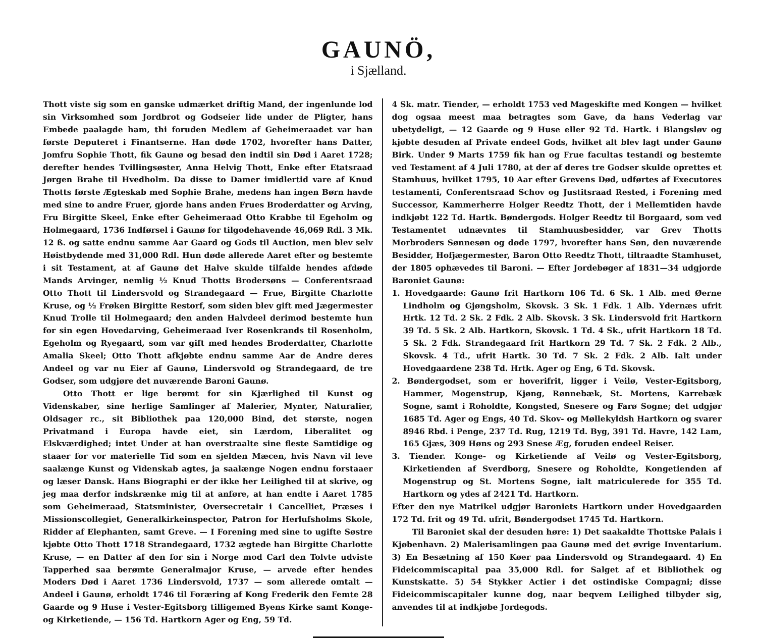GAUNÖ,
i Sjælland.
Thott viste sig som en ganske udmærket driftig Mand, der ingenlunde lod sin Virksomhed som Jordbrot og Godseier lide under de Pligter, hans Embede paalagde ham, thi foruden Medlem af Geheimeraadet var han første Deputeret i Finantserne. Han døde 1702, hvorefter hans Datter, Jomfru Sophie Thott, fik Gaunø og besad den indtil sin Død i Aaret 1728; derefter hendes Tvillingsøster, Anna Helvig Thott, Enke efter Etatsraad Jørgen Brahe til Hvedholm. Da disse to Damer imidlertid vare af Knud Thotts første Ægteskab med Sophie Brahe, medens han ingen Børn havde med sine to andre Fruer, gjorde hans anden Frues Broderdatter og Arving, Fru Birgitte Skeel, Enke efter Geheimeraad Otto Krabbe til Egeholm og Holmegaard, 1736 Indførsel i Gaunø for tilgodehavende 46,069 Rdl. 3 Mk. 12 ß. og satte endnu samme Aar Gaard og Gods til Auction, men blev selv Høistbydende med 31,000 Rdl. Hun døde allerede Aaret efter og bestemte i sit Testament, at af Gaunø det Halve skulde tilfalde hendes afdøde Mands Arvinger, nemlig ½ Knud Thotts Brodersøns — Conferentsraad Otto Thott til Lindersvold og Strandegaard — Frue, Birgitte Charlotte Kruse, og ½ Frøken Birgitte Restorf, som siden blev gift med Jægermester Knud Trolle til Holmegaard; den anden Halvdeel derimod bestemte hun for sin egen Hovedarving, Geheimeraad Iver Rosenkrands til Rosenholm, Egeholm og Ryegaard, som var gift med hendes Broderdatter, Charlotte Amalia Skeel; Otto Thott afkjøbte endnu samme Aar de Andre deres Andeel og var nu Eier af Gaunø, Lindersvold og Strandegaard, de tre Godser, som udgjøre det nuværende Baroni Gaunø.
Otto Thott er lige berømt for sin Kjærlighed til Kunst og Videnskaber, sine herlige Samlinger af Malerier, Mynter, Naturalier, Oldsager rc., sit Bibliothek paa 120,000 Bind, det største, nogen Privatmand i Europa havde eiet, sin Lærdom, Liberalitet og Elskværdighed; intet Under at han overstraalte sine fleste Samtidige og staaer for vor materielle Tid som en sjelden Mæcen, hvis Navn vil leve saalænge Kunst og Videnskab agtes, ja saalænge Nogen endnu forstaaer og læser Dansk. Hans Biographi er der ikke her Leilighed til at skrive, og jeg maa derfor indskrænke mig til at anføre, at han endte i Aaret 1785 som Geheimeraad, Statsminister, Oversecretair i Cancelliet, Præses i Missionscollegiet, Generalkirkeinspector, Patron for Herlufsholms Skole, Ridder af Elephanten, samt Greve. — I Forening med sine to ugifte Søstre kjøbte Otto Thott 1718 Strandegaard, 1732 ægtede han Birgitte Charlotte Kruse, — en Datter af den for sin i Norge mod Carl den Tolvte udviste Tapperhed saa berømte Generalmajor Kruse, — arvede efter hendes Moders Død i Aaret 1736 Lindersvold, 1737 — som allerede omtalt — Andeel i Gaunø, erholdt 1746 til Foræring af Kong Frederik den Femte 28 Gaarde og 9 Huse i Vester-Egitsborg tilligemed Byens Kirke samt Konge- og Kirketiende, — 156 Td. Hartkorn Ager og Eng, 59 Td.
4 Sk. matr. Tiender, — erholdt 1753 ved Mageskifte med Kongen — hvilket dog ogsaa meest maa betragtes som Gave, da hans Vederlag var ubetydeligt, — 12 Gaarde og 9 Huse eller 92 Td. Hartk. i Blangsløv og kjøbte desuden af Private endeel Gods, hvilket alt blev lagt under Gaunø Birk. Under 9 Marts 1759 fik han og Frue facultas testandi og bestemte ved Testament af 4 Juli 1780, at der af deres tre Godser skulde oprettes et Stamhuus, hvilket 1795, 10 Aar efter Grevens Død, udførtes af Executores testamenti, Conferentsraad Schov og Justitsraad Rested, i Forening med Successor, Kammerherre Holger Reedtz Thott, der i Mellemtiden havde indkjøbt 122 Td. Hartk. Bøndergods. Holger Reedtz til Borgaard, som ved Testamentet udnævntes til Stamhuusbesidder, var Grev Thotts Morbroders Sønnesøn og døde 1797, hvorefter hans Søn, den nuværende Besidder, Hofjægermester, Baron Otto Reedtz Thott, tiltraadte Stamhuset, der 1805 ophævedes til Baroni. — Efter Jordebøger af 1831—34 udgjorde Baroniet Gaunø:
1. Hovedgaarde: Gaunø frit Hartkorn 106 Td. 6 Sk. 1 Alb. med Øerne Lindholm og Gjøngsholm, Skovsk. 3 Sk. 1 Fdk. 1 Alb. Ydernæs ufrit Hrtk. 12 Td. 2 Sk. 2 Fdk. 2 Alb. Skovsk. 3 Sk. Lindersvold frit Hartkorn 39 Td. 5 Sk. 2 Alb. Hartkorn, Skovsk. 1 Td. 4 Sk., ufrit Hartkorn 18 Td. 5 Sk. 2 Fdk. Strandegaard frit Hartkorn 29 Td. 7 Sk. 2 Fdk. 2 Alb., Skovsk. 4 Td., ufrit Hartk. 30 Td. 7 Sk. 2 Fdk. 2 Alb. Ialt under Hovedgaardene 238 Td. Hrtk. Ager og Eng, 6 Td. Skovsk.
2. Bøndergodset, som er hoverifrit, ligger i Veilø, Vester-Egitsborg, Hammer, Mogenstrup, Kjøng, Rønnebæk, St. Mortens, Karrebæk Sogne, samt i Roholdte, Kongsted, Snesere og Farø Sogne; det udgjør 1685 Td. Ager og Engs, 40 Td. Skov- og Møllekyldsh Hartkorn og svarer 8946 Rbd. i Penge, 237 Td. Rug, 1219 Td. Byg, 391 Td. Havre, 142 Lam, 165 Gjæs, 309 Høns og 293 Snese Æg, foruden endeel Reiser.
3. Tiender. Konge- og Kirketiende af Veilø og Vester-Egitsborg, Kirketienden af Sverdborg, Snesere og Roholdte, Kongetienden af Mogenstrup og St. Mortens Sogne, ialt matriculerede for 355 Td. Hartkorn og ydes af 2421 Td. Hartkorn.
Efter den nye Matrikel udgjør Baroniets Hartkorn under Hovedgaarden 172 Td. frit og 49 Td. ufrit, Bøndergodset 1745 Td. Hartkorn.
Til Baroniet skal der desuden høre: 1) Det saakaldte Thottske Palais i Kjøbenhavn. 2) Malerisamlingen paa Gaunø med det øvrige Inventarium. 3) En Besætning af 150 Køer paa Lindersvold og Strandegaard. 4) En Fideicommiscapital paa 35,000 Rdl. for Salget af et Bibliothek og Kunstskatte. 5) 54 Stykker Actier i det ostindiske Compagni; disse Fideicommiscapitaler kunne dog, naar beqvem Leilighed tilbyder sig, anvendes til at indkjøbe Jordegods.